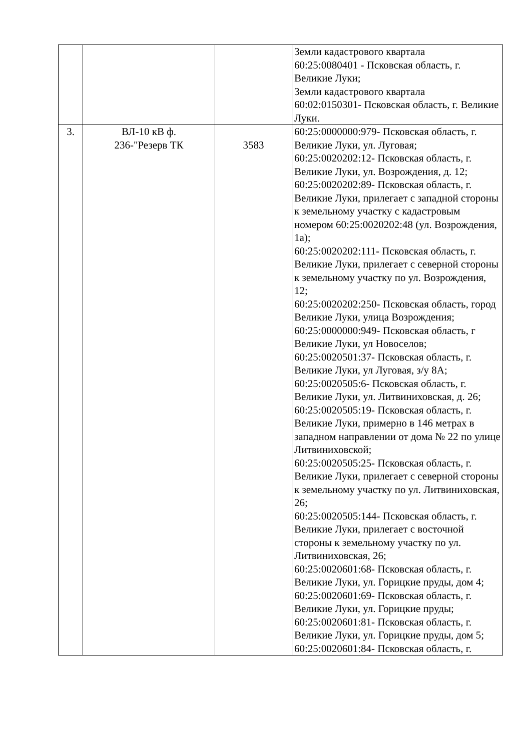| | | | Земли кадастрового квартала 60:25:0080401 - Псковская область, г. Великие Луки; Земли кадастрового квартала 60:02:0150301- Псковская область, г. Великие Луки. |
| 3. | ВЛ-10 кВ ф. 236-"Резерв ТК | 3583 | 60:25:0000000:979- Псковская область, г. Великие Луки, ул. Луговая; 60:25:0020202:12- Псковская область, г. Великие Луки, ул. Возрождения, д. 12; 60:25:0020202:89- Псковская область, г. Великие Луки, прилегает с западной стороны к земельному участку с кадастровым номером 60:25:0020202:48 (ул. Возрождения, 1а); 60:25:0020202:111- Псковская область, г. Великие Луки, прилегает с северной стороны к земельному участку по ул. Возрождения, 12; 60:25:0020202:250- Псковская область, город Великие Луки, улица Возрождения; 60:25:0000000:949- Псковская область, г Великие Луки, ул Новоселов; 60:25:0020501:37- Псковская область, г. Великие Луки, ул Луговая, з/у 8А; 60:25:0020505:6- Псковская область, г. Великие Луки, ул. Литвиниховская, д. 26; 60:25:0020505:19- Псковская область, г. Великие Луки, примерно в 146 метрах в западном направлении от дома № 22 по улице Литвиниховской; 60:25:0020505:25- Псковская область, г. Великие Луки, прилегает с северной стороны к земельному участку по ул. Литвиниховская, 26; 60:25:0020505:144- Псковская область, г. Великие Луки, прилегает с восточной стороны к земельному участку по ул. Литвиниховская, 26; 60:25:0020601:68- Псковская область, г. Великие Луки, ул. Горицкие пруды, дом 4; 60:25:0020601:69- Псковская область, г. Великие Луки, ул. Горицкие пруды; 60:25:0020601:81- Псковская область, г. Великие Луки, ул. Горицкие пруды, дом 5; 60:25:0020601:84- Псковская область, г. |